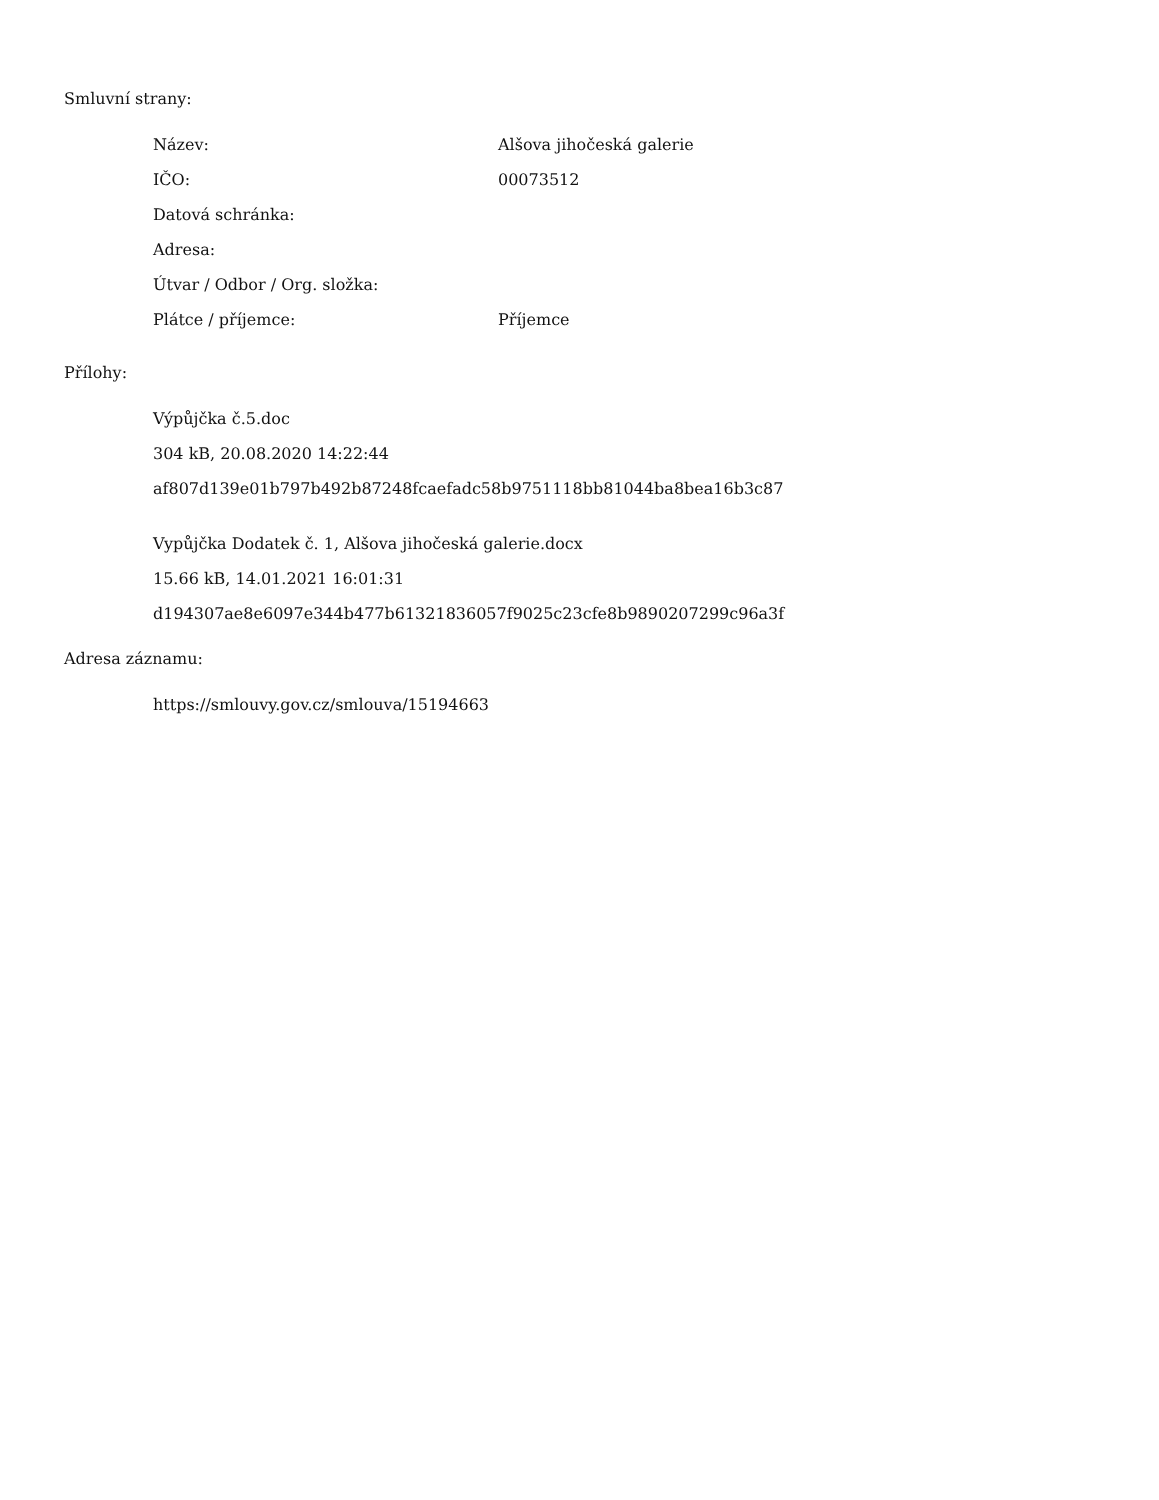Smluvní strany:
| Název: | Alšova jihočeská galerie |
| IČO: | 00073512 |
| Datová schránka: | |
| Adresa: | |
| Útvar / Odbor / Org. složka: | |
| Plátce / příjemce: | Příjemce |
Přílohy:
Výpůjčka č.5.doc
304 kB, 20.08.2020 14:22:44
af807d139e01b797b492b87248fcaefadc58b9751118bb81044ba8bea16b3c87
Vypůjčka Dodatek č. 1, Alšova jihočeská galerie.docx
15.66 kB, 14.01.2021 16:01:31
d194307ae8e6097e344b477b61321836057f9025c23cfe8b9890207299c96a3f
Adresa záznamu:
https://smlouvy.gov.cz/smlouva/15194663